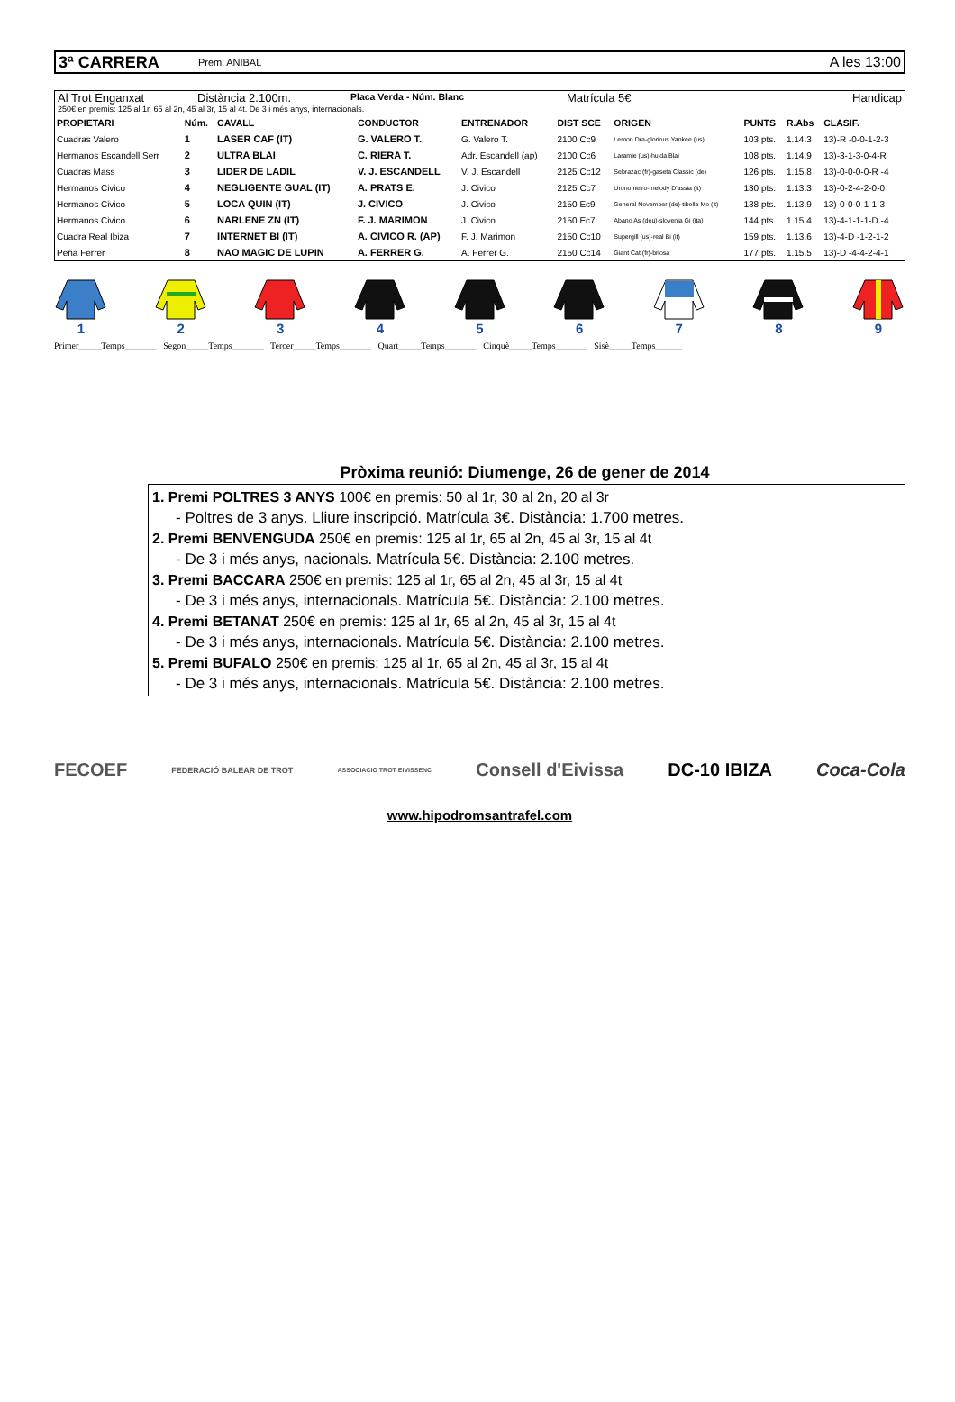3ª CARRERA Premi ANIBAL A les 13:00
Al Trot Enganxat Distància 2.100m. Placa Verda - Núm. Blanc Matrícula 5€ Handicap
250€ en premis: 125 al 1r, 65 al 2n, 45 al 3r, 15 al 4t. De 3 i més anys, internacionals.
| PROPIETARI | Núm. | CAVALL | CONDUCTOR | ENTRENADOR | DIST SCE | ORIGEN | PUNTS | R.Abs | CLASIF. |
| --- | --- | --- | --- | --- | --- | --- | --- | --- | --- |
| Cuadras Valero | 1 | LASER CAF (IT) | G. VALERO T. | G. Valero T. | 2100 Cc9 | Lemon Dra-glorious Yankee (us) | 103 pts. | 1.14.3 | 13)-R -0-0-1-2-3 |
| Hermanos Escandell Serr | 2 | ULTRA BLAI | C. RIERA T. | Adr. Escandell (ap) | 2100 Cc6 | Laramie (us)-huida Blai | 108 pts. | 1.14.9 | 13)-3-1-3-0-4-R |
| Cuadras Mass | 3 | LIDER DE LADIL | V. J. ESCANDELL | V. J. Escandell | 2125 Cc12 | Sebrazac (fr)-gaseta Classic (de) | 126 pts. | 1.15.8 | 13)-0-0-0-0-R -4 |
| Hermanos Civico | 4 | NEGLIGENTE GUAL (IT) | A. PRATS E. | J. Civico | 2125 Cc7 | Uronometro-melody D'assia (it) | 130 pts. | 1.13.3 | 13)-0-2-4-2-0-0 |
| Hermanos Civico | 5 | LOCA QUIN (IT) | J. CIVICO | J. Civico | 2150 Ec9 | General November (de)-tibolla Mo (it) | 138 pts. | 1.13.9 | 13)-0-0-0-1-1-3 |
| Hermanos Civico | 6 | NARLENE ZN (IT) | F. J. MARIMON | J. Civico | 2150 Ec7 | Abano As (deu)-slovenia Gi (ita) | 144 pts. | 1.15.4 | 13)-4-1-1-1-D -4 |
| Cuadra Real Ibiza | 7 | INTERNET BI (IT) | A. CIVICO R. (AP) | F. J. Marimon | 2150 Cc10 | Supergill (us)-real Bi (it) | 159 pts. | 1.13.6 | 13)-4-D -1-2-1-2 |
| Peña Ferrer | 8 | NAO MAGIC DE LUPIN | A. FERRER G. | A. Ferrer G. | 2150 Cc14 | Giant Cat (fr)-briosa | 177 pts. | 1.15.5 | 13)-D -4-4-2-4-1 |
1 2 3 4 5 6 7 8 9
Primer_____Temps_______ Segon_____Temps_______ Tercer_____Temps_______ Quart_____Temps_______ Cinquè_____Temps_______ Sisè_____Temps______
Pròxima reunió: Diumenge, 26 de gener de 2014
1. Premi POLTRES 3 ANYS 100€ en premis: 50 al 1r, 30 al 2n, 20 al 3r
- Poltres de 3 anys. Lliure inscripció. Matrícula 3€. Distància: 1.700 metres.
2. Premi BENVENGUDA 250€ en premis: 125 al 1r, 65 al 2n, 45 al 3r, 15 al 4t
- De 3 i més anys, nacionals. Matrícula 5€. Distància: 2.100 metres.
3. Premi BACCARA 250€ en premis: 125 al 1r, 65 al 2n, 45 al 3r, 15 al 4t
- De 3 i més anys, internacionals. Matrícula 5€. Distància: 2.100 metres.
4. Premi BETANAT 250€ en premis: 125 al 1r, 65 al 2n, 45 al 3r, 15 al 4t
- De 3 i més anys, internacionals. Matrícula 5€. Distància: 2.100 metres.
5. Premi BUFALO 250€ en premis: 125 al 1r, 65 al 2n, 45 al 3r, 15 al 4t
- De 3 i més anys, internacionals. Matrícula 5€. Distància: 2.100 metres.
FECOEF FEDERACIÓ BALEAR DE TROT ASSOCIACIO TROT EIVISSENC Consell d'Eivissa DC-10 IBIZA Coca-Cola
www.hipodromsantrafel.com